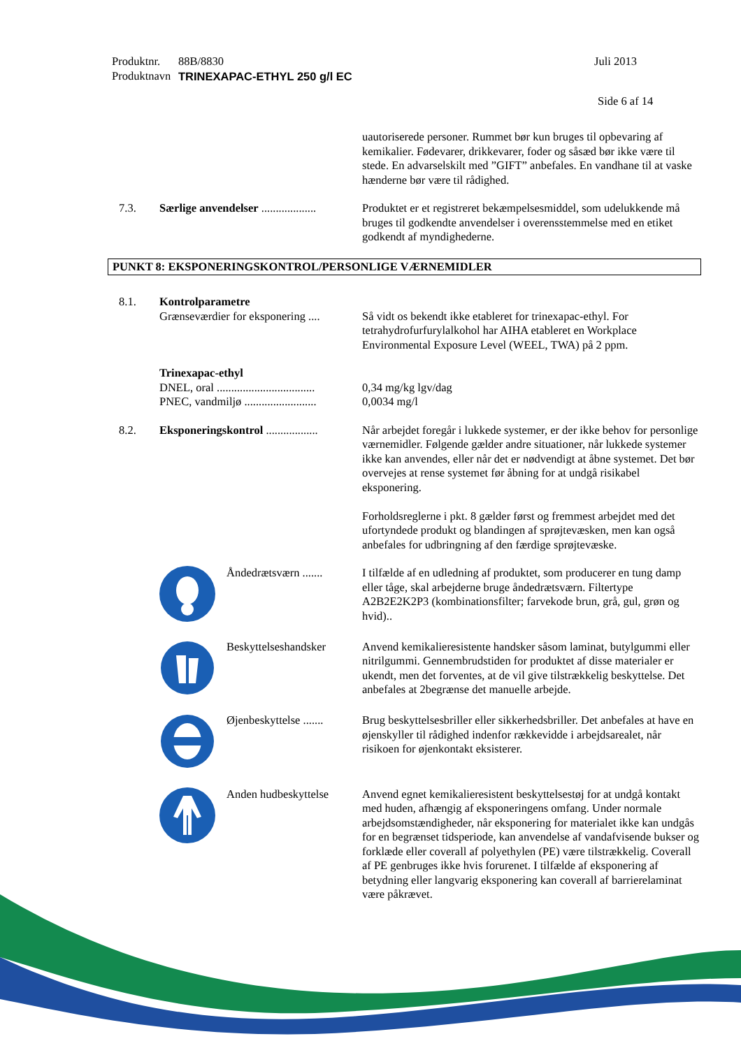Produktnr. 88B/8830 Juli 2013
Produktnavn TRINEXAPAC-ETHYL 250 g/l EC
Side 6 af 14
uautoriserede personer. Rummet bør kun bruges til opbevaring af kemikalier. Fødevarer, drikkevarer, foder og såsæd bør ikke være til stede. En advarselskilt med ”GIFT” anbefales. En vandhane til at vaske hænderne bør være til rådighed.
7.3. Særlige anvendelser ...................
Produktet er et registreret bekæmpelsesmiddel, som udelukkende må bruges til godkendte anvendelser i overensstemmelse med en etiket godkendt af myndighederne.
PUNKT 8: EKSPONERINGSKONTROL/PERSONLIGE VÆRNEMIDLER
8.1. Kontrolparametre
Grænseværdier for eksponering ....
Så vidt os bekendt ikke etableret for trinexapac-ethyl. For tetrahydrofurfurylalkohol har AIHA etableret en Workplace Environmental Exposure Level (WEEL, TWA) på 2 ppm.
Trinexapac-ethyl
DNEL, oral ..................................
PNEC, vandmiljø .........................
0,34 mg/kg lgv/dag
0,0034 mg/l
8.2. Eksponeringskontrol ..................
Når arbejdet foregår i lukkede systemer, er der ikke behov for personlige værnemidler. Følgende gælder andre situationer, når lukkede systemer ikke kan anvendes, eller når det er nødvendigt at åbne systemet. Det bør overvejes at rense systemet før åbning for at undgå risikabel eksponering.
Forholdsreglerne i pkt. 8 gælder først og fremmest arbejdet med det ufortyndede produkt og blandingen af sprøjtevæsken, men kan også anbefales for udbringning af den færdige sprøjtevæske.
Åndedrætsværn .......
I tilfælde af en udledning af produktet, som producerer en tung damp eller tåge, skal arbejderne bruge åndedrætsværn. Filtertype A2B2E2K2P3 (kombinationsfilter; farvekode brun, grå, gul, grøn og hvid)..
Beskyttelseshandsker
Anvend kemikalieresistente handsker såsom laminat, butylgummi eller nitrilgummi. Gennembrudstiden for produktet af disse materialer er ukendt, men det forventes, at de vil give tilstrækkelig beskyttelse. Det anbefales at 2begrænse det manuelle arbejde.
Øjenbeskyttelse .......
Brug beskyttelsesbriller eller sikkerhedsbriller. Det anbefales at have en øjenskyller til rådighed indenfor rækkevidde i arbejdsarealet, når risikoen for øjenkontakt eksisterer.
Anden hudbeskyttelse
Anvend egnet kemikalieresistent beskyttelsestøj for at undgå kontakt med huden, afhængig af eksponeringens omfang. Under normale arbejdsomstændigheder, når eksponering for materialet ikke kan undgås for en begrænset tidsperiode, kan anvendelse af vandafvisende bukser og forklæde eller coverall af polyethylen (PE) være tilstrækkelig. Coverall af PE genbruges ikke hvis forurenet. I tilfælde af eksponering af betydning eller langvarig eksponering kan coverall af barrierelaminat være påkrævet.